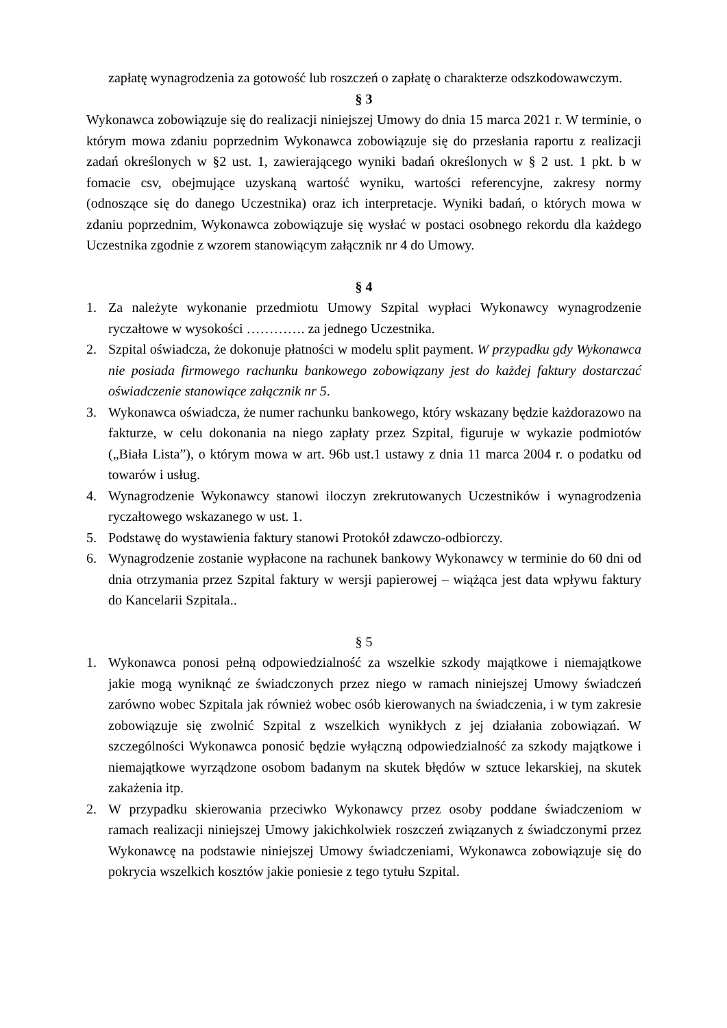zapłatę wynagrodzenia za gotowość lub roszczeń o zapłatę o charakterze odszkodowawczym.
§ 3
Wykonawca zobowiązuje się do realizacji niniejszej Umowy do dnia 15 marca 2021 r. W terminie, o którym mowa zdaniu poprzednim Wykonawca zobowiązuje się do przesłania raportu z realizacji zadań określonych w §2 ust. 1, zawierającego wyniki badań określonych w § 2 ust. 1 pkt. b w fomacie csv, obejmujące uzyskaną wartość wyniku, wartości referencyjne, zakresy normy (odnoszące się do danego Uczestnika) oraz ich interpretacje. Wyniki badań, o których mowa w zdaniu poprzednim, Wykonawca zobowiązuje się wysłać w postaci osobnego rekordu dla każdego Uczestnika zgodnie z wzorem stanowiącym załącznik nr 4 do Umowy.
§ 4
1. Za należyte wykonanie przedmiotu Umowy Szpital wypłaci Wykonawcy wynagrodzenie ryczałtowe w wysokości …………. za jednego Uczestnika.
2. Szpital oświadcza, że dokonuje płatności w modelu split payment. W przypadku gdy Wykonawca nie posiada firmowego rachunku bankowego zobowiązany jest do każdej faktury dostarczać oświadczenie stanowiące załącznik nr 5.
3. Wykonawca oświadcza, że numer rachunku bankowego, który wskazany będzie każdorazowo na fakturze, w celu dokonania na niego zapłaty przez Szpital, figuruje w wykazie podmiotów („Biała Lista”), o którym mowa w art. 96b ust.1 ustawy z dnia 11 marca 2004 r. o podatku od towarów i usług.
4. Wynagrodzenie Wykonawcy stanowi iloczyn zrekrutowanych Uczestników i wynagrodzenia ryczałtowego wskazanego w ust. 1.
5. Podstawę do wystawienia faktury stanowi Protokół zdawczo-odbiorczy.
6. Wynagrodzenie zostanie wypłacone na rachunek bankowy Wykonawcy w terminie do 60 dni od dnia otrzymania przez Szpital faktury w wersji papierowej – wiążąca jest data wpływu faktury do Kancelarii Szpitala..
§ 5
1. Wykonawca ponosi pełną odpowiedzialność za wszelkie szkody majątkowe i niemajątkowe jakie mogą wyniknąć ze świadczonych przez niego w ramach niniejszej Umowy świadczeń zarówno wobec Szpitala jak również wobec osób kierowanych na świadczenia, i w tym zakresie zobowiązuje się zwolnić Szpital z wszelkich wynikłych z jej działania zobowiązań. W szczególności Wykonawca ponosić będzie wyłączną odpowiedzialność za szkody majątkowe i niemajątkowe wyrządzone osobom badanym na skutek błędów w sztuce lekarskiej, na skutek zakażenia itp.
2. W przypadku skierowania przeciwko Wykonawcy przez osoby poddane świadczeniom w ramach realizacji niniejszej Umowy jakichkolwiek roszczeń związanych z świadczonymi przez Wykonawcę na podstawie niniejszej Umowy świadczeniami, Wykonawca zobowiązuje się do pokrycia wszelkich kosztów jakie poniesie z tego tytułu Szpital.